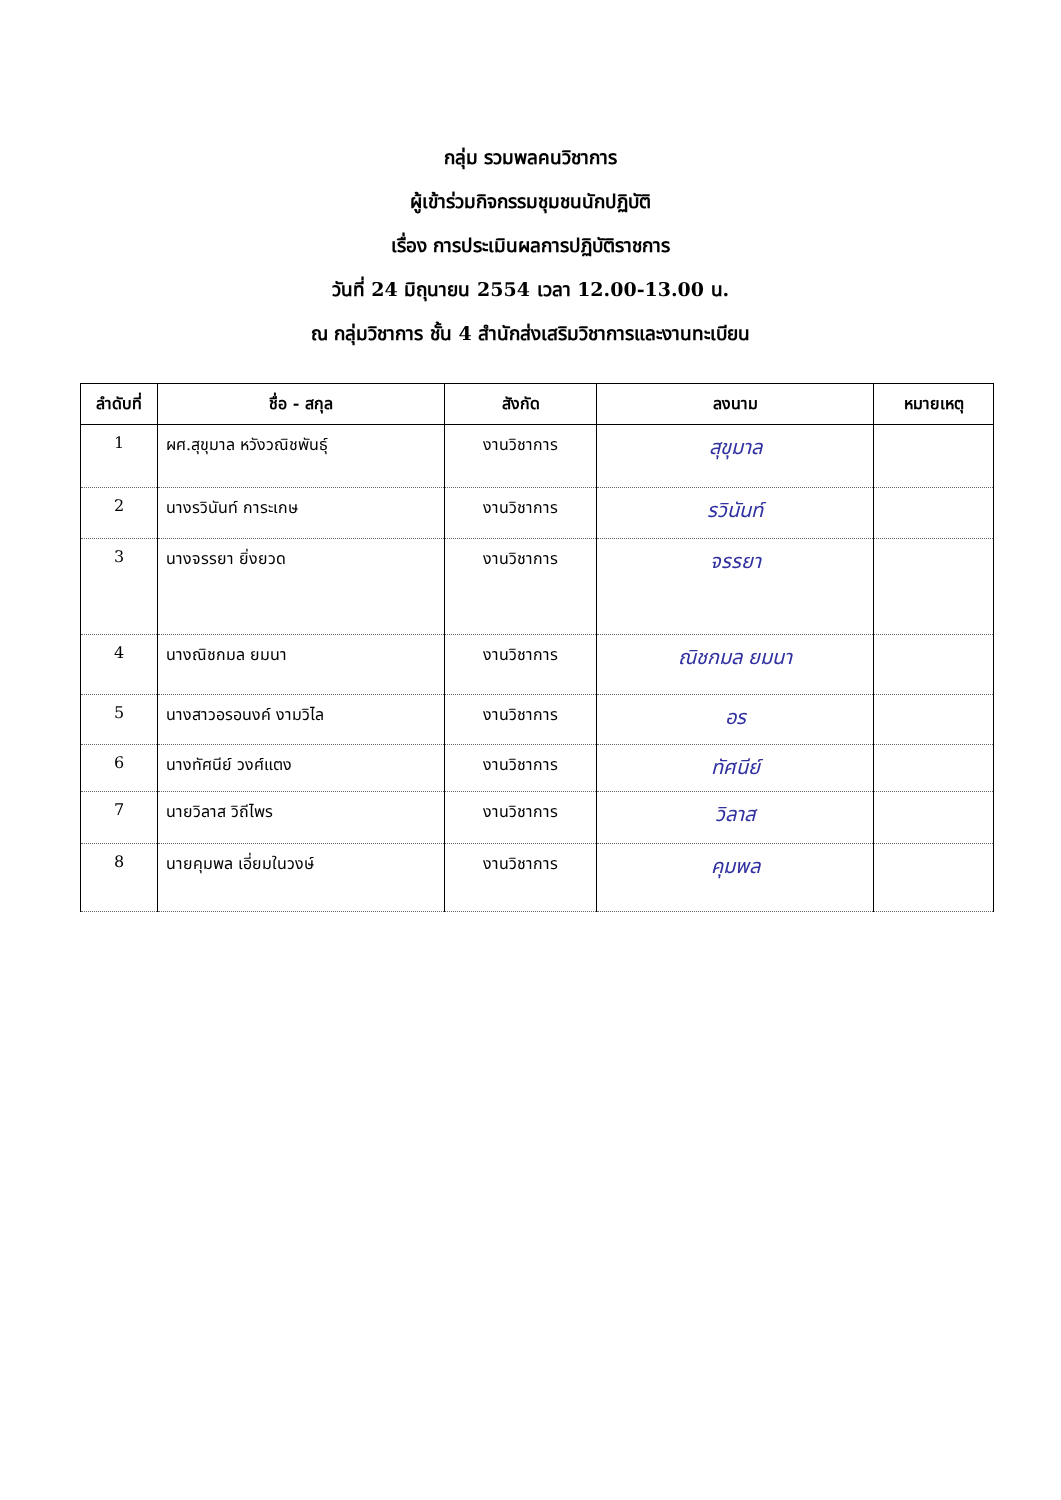กลุ่ม รวมพลคนวิชาการ
ผู้เข้าร่วมกิจกรรมชุมชนนักปฏิบัติ
เรื่อง การประเมินผลการปฏิบัติราชการ
วันที่ 24 มิถุนายน 2554 เวลา 12.00-13.00 น.
ณ กลุ่มวิชาการ ชั้น 4 สำนักส่งเสริมวิชาการและงานทะเบียน
| ลำดับที่ | ชื่อ - สกุล | สังกัด | ลงนาม | หมายเหตุ |
| --- | --- | --- | --- | --- |
| 1 | ผศ.สุขุมาล หวังวณิชพันธุ์ | งานวิชาการ | สุขุมาล | |
| 2 | นางรวินันท์ การะเกษ | งานวิชาการ | รวินันท์ | |
| 3 | นางจรรยา ยิ่งยวด | งานวิชาการ | จรรยา | |
| 4 | นางณิชกมล ยมนา | งานวิชาการ | ณิชกมล ยมนา | |
| 5 | นางสาวอรอนงค์ งามวิไล | งานวิชาการ | อร | |
| 6 | นางทัศนีย์ วงศ์แตง | งานวิชาการ | ทัศนีย์ | |
| 7 | นายวิลาส วิถีไพร | งานวิชาการ | วิลาส | |
| 8 | นายคุมพล เอี่ยมในวงษ์ | งานวิชาการ | คุมพล | |